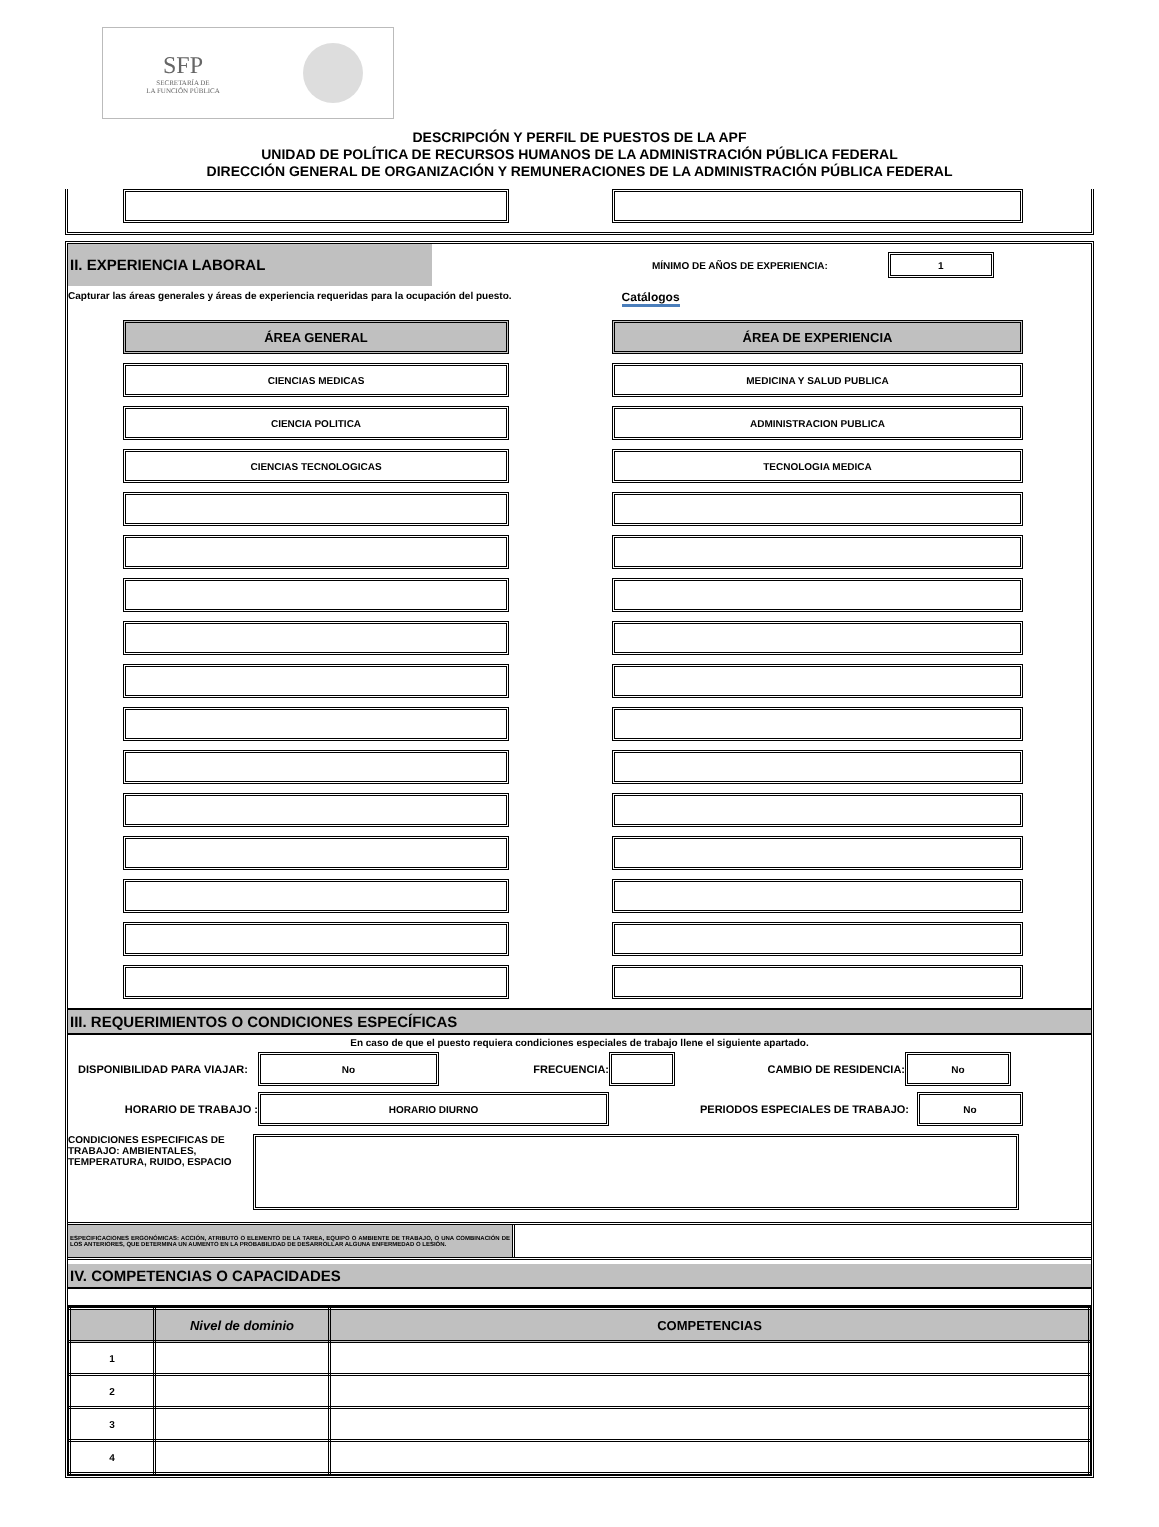SFP
SECRETARÍA DE
LA FUNCIÓN PÚBLICA
DESCRIPCIÓN Y PERFIL DE PUESTOS DE LA APF
UNIDAD DE POLÍTICA DE RECURSOS HUMANOS DE LA ADMINISTRACIÓN PÚBLICA FEDERAL
DIRECCIÓN GENERAL DE ORGANIZACIÓN Y REMUNERACIONES DE LA ADMINISTRACIÓN PÚBLICA FEDERAL
II. EXPERIENCIA LABORAL
MÍNIMO DE AÑOS DE EXPERIENCIA:
1
Capturar las áreas generales y áreas de experiencia requeridas para la ocupación del puesto. Catálogos
ÁREA GENERAL ÁREA DE EXPERIENCIA
CIENCIAS MEDICAS MEDICINA Y SALUD PUBLICA
CIENCIA POLITICA ADMINISTRACION PUBLICA
CIENCIAS TECNOLOGICAS TECNOLOGIA MEDICA
III. REQUERIMIENTOS O CONDICIONES ESPECÍFICAS
En caso de que el puesto requiera condiciones especiales de trabajo llene el siguiente apartado.
DISPONIBILIDAD PARA VIAJAR:
No
FRECUENCIA: CAMBIO DE RESIDENCIA:
No
HORARIO DE TRABAJO :
HORARIO DIURNO
PERIODOS ESPECIALES DE TRABAJO:
No
CONDICIONES ESPECIFICAS DE TRABAJO: AMBIENTALES, TEMPERATURA, RUIDO, ESPACIO
ESPECIFICACIONES ERGONÓMICAS: ACCIÓN, ATRIBUTO O ELEMENTO DE LA TAREA, EQUIPO O AMBIENTE DE TRABAJO, O UNA COMBINACIÓN DE LOS ANTERIORES, QUE DETERMINA UN AUMENTO EN LA PROBABILIDAD DE DESARROLLAR ALGUNA ENFERMEDAD O LESIÓN.
IV. COMPETENCIAS O CAPACIDADES
| | Nivel de dominio | COMPETENCIAS |
| --- | --- | --- |
| 1 | | |
| 2 | | |
| 3 | | |
| 4 | | |